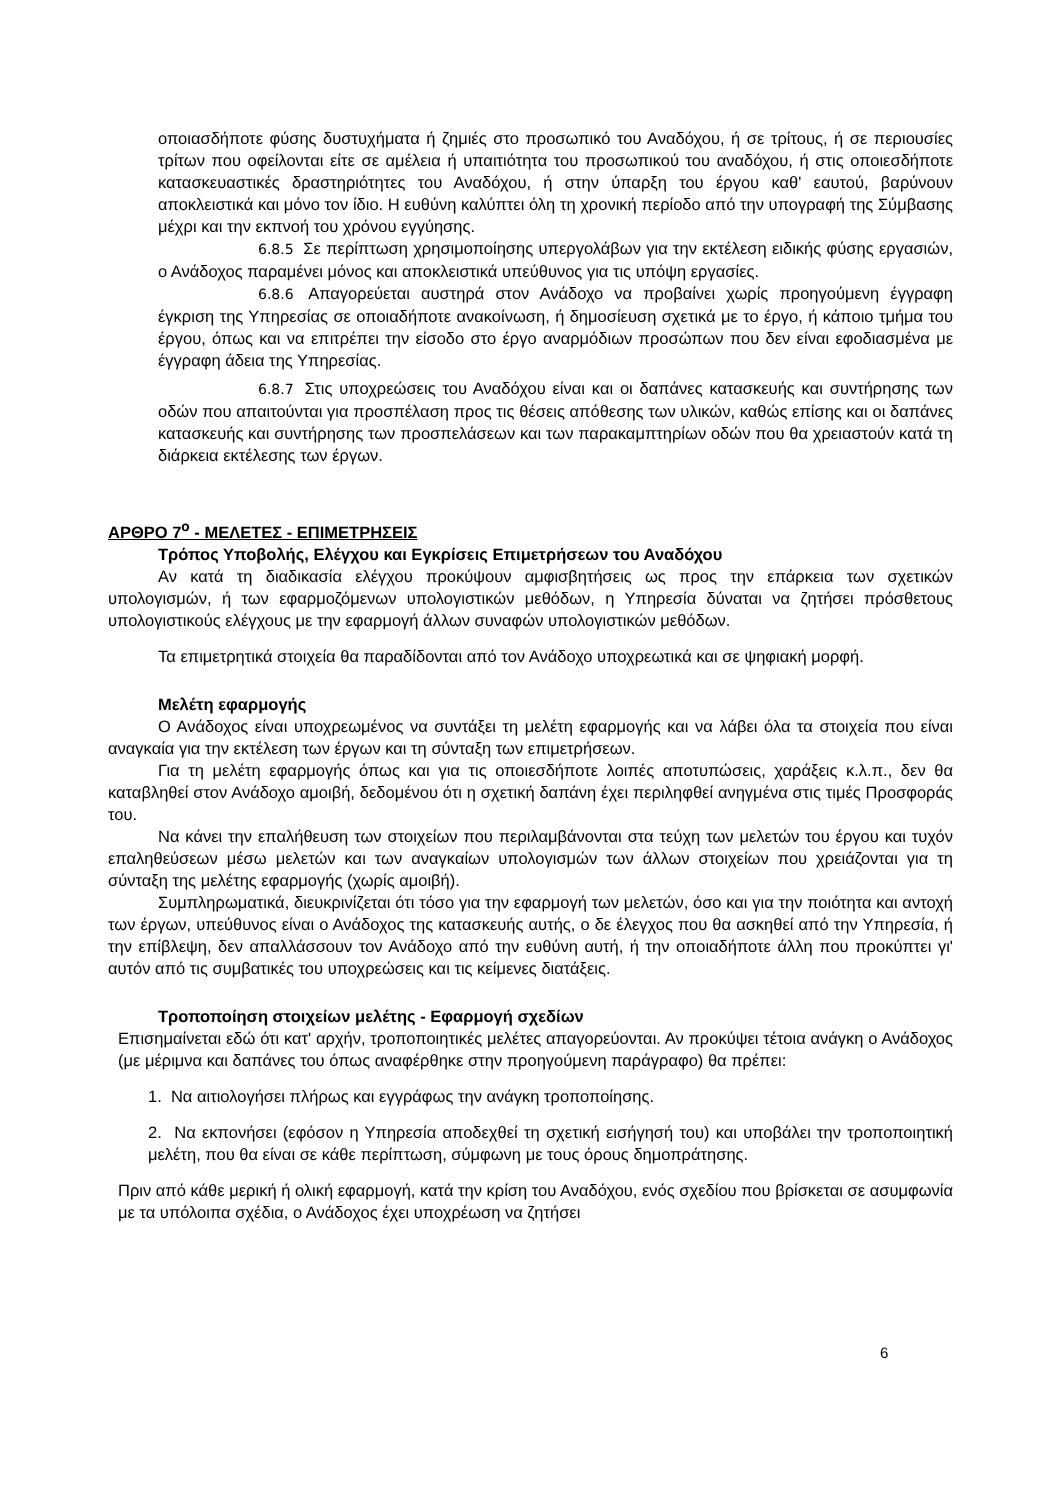οποιασδήποτε φύσης δυστυχήματα ή ζημιές στο προσωπικό του Αναδόχου, ή σε τρίτους, ή σε περιουσίες τρίτων που οφείλονται είτε σε αμέλεια ή υπαιτιότητα του προσωπικού του αναδόχου, ή στις οποιεσδήποτε κατασκευαστικές δραστηριότητες του Αναδόχου, ή στην ύπαρξη του έργου καθ' εαυτού, βαρύνουν αποκλειστικά και μόνο τον ίδιο. Η ευθύνη καλύπτει όλη τη χρονική περίοδο από την υπογραφή της Σύμβασης μέχρι και την εκπνοή του χρόνου εγγύησης.
6.8.5 Σε περίπτωση χρησιμοποίησης υπεργολάβων για την εκτέλεση ειδικής φύσης εργασιών, ο Ανάδοχος παραμένει μόνος και αποκλειστικά υπεύθυνος για τις υπόψη εργασίες.
6.8.6 Απαγορεύεται αυστηρά στον Ανάδοχο να προβαίνει χωρίς προηγούμενη έγγραφη έγκριση της Υπηρεσίας σε οποιαδήποτε ανακοίνωση, ή δημοσίευση σχετικά με το έργο, ή κάποιο τμήμα του έργου, όπως και να επιτρέπει την είσοδο στο έργο αναρμόδιων προσώπων που δεν είναι εφοδιασμένα με έγγραφη άδεια της Υπηρεσίας.
6.8.7 Στις υποχρεώσεις του Αναδόχου είναι και οι δαπάνες κατασκευής και συντήρησης των οδών που απαιτούνται για προσπέλαση προς τις θέσεις απόθεσης των υλικών, καθώς επίσης και οι δαπάνες κατασκευής και συντήρησης των προσπελάσεων και των παρακαμπτηρίων οδών που θα χρειαστούν κατά τη διάρκεια εκτέλεσης των έργων.
ΑΡΘΡΟ 7<sup>ο</sup> - ΜΕΛΕΤΕΣ - ΕΠΙΜΕΤΡΗΣΕΙΣ
Τρόπος Υποβολής, Ελέγχου και Εγκρίσεις Επιμετρήσεων του Αναδόχου
Αν κατά τη διαδικασία ελέγχου προκύψουν αμφισβητήσεις ως προς την επάρκεια των σχετικών υπολογισμών, ή των εφαρμοζόμενων υπολογιστικών μεθόδων, η Υπηρεσία δύναται να ζητήσει πρόσθετους υπολογιστικούς ελέγχους με την εφαρμογή άλλων συναφών υπολογιστικών μεθόδων.
Τα επιμετρητικά στοιχεία θα παραδίδονται από τον Ανάδοχο υποχρεωτικά και σε ψηφιακή μορφή.
Μελέτη εφαρμογής
Ο Ανάδοχος είναι υποχρεωμένος να συντάξει τη μελέτη εφαρμογής και να λάβει όλα τα στοιχεία που είναι αναγκαία για την εκτέλεση των έργων και τη σύνταξη των επιμετρήσεων.
Για τη μελέτη εφαρμογής όπως και για τις οποιεσδήποτε λοιπές αποτυπώσεις, χαράξεις κ.λ.π., δεν θα καταβληθεί στον Ανάδοχο αμοιβή, δεδομένου ότι η σχετική δαπάνη έχει περιληφθεί ανηγμένα στις τιμές Προσφοράς του.
Να κάνει την επαλήθευση των στοιχείων που περιλαμβάνονται στα τεύχη των μελετών του έργου και τυχόν επαληθεύσεων μέσω μελετών και των αναγκαίων υπολογισμών των άλλων στοιχείων που χρειάζονται για τη σύνταξη της μελέτης εφαρμογής (χωρίς αμοιβή).
Συμπληρωματικά, διευκρινίζεται ότι τόσο για την εφαρμογή των μελετών, όσο και για την ποιότητα και αντοχή των έργων, υπεύθυνος είναι ο Ανάδοχος της κατασκευής αυτής, ο δε έλεγχος που θα ασκηθεί από την Υπηρεσία, ή την επίβλεψη, δεν απαλλάσσουν τον Ανάδοχο από την ευθύνη αυτή, ή την οποιαδήποτε άλλη που προκύπτει γι' αυτόν από τις συμβατικές του υποχρεώσεις και τις κείμενες διατάξεις.
Τροποποίηση στοιχείων μελέτης - Εφαρμογή σχεδίων
Επισημαίνεται εδώ ότι κατ' αρχήν, τροποποιητικές μελέτες απαγορεύονται. Αν προκύψει τέτοια ανάγκη ο Ανάδοχος (με μέριμνα και δαπάνες του όπως αναφέρθηκε στην προηγούμενη παράγραφο) θα πρέπει:
1. Να αιτιολογήσει πλήρως και εγγράφως την ανάγκη τροποποίησης.
2. Να εκπονήσει (εφόσον η Υπηρεσία αποδεχθεί τη σχετική εισήγησή του) και υποβάλει την τροποποιητική μελέτη, που θα είναι σε κάθε περίπτωση, σύμφωνη με τους όρους δημοπράτησης.
Πριν από κάθε μερική ή ολική εφαρμογή, κατά την κρίση του Αναδόχου, ενός σχεδίου που βρίσκεται σε ασυμφωνία με τα υπόλοιπα σχέδια, ο Ανάδοχος έχει υποχρέωση να ζητήσει
6